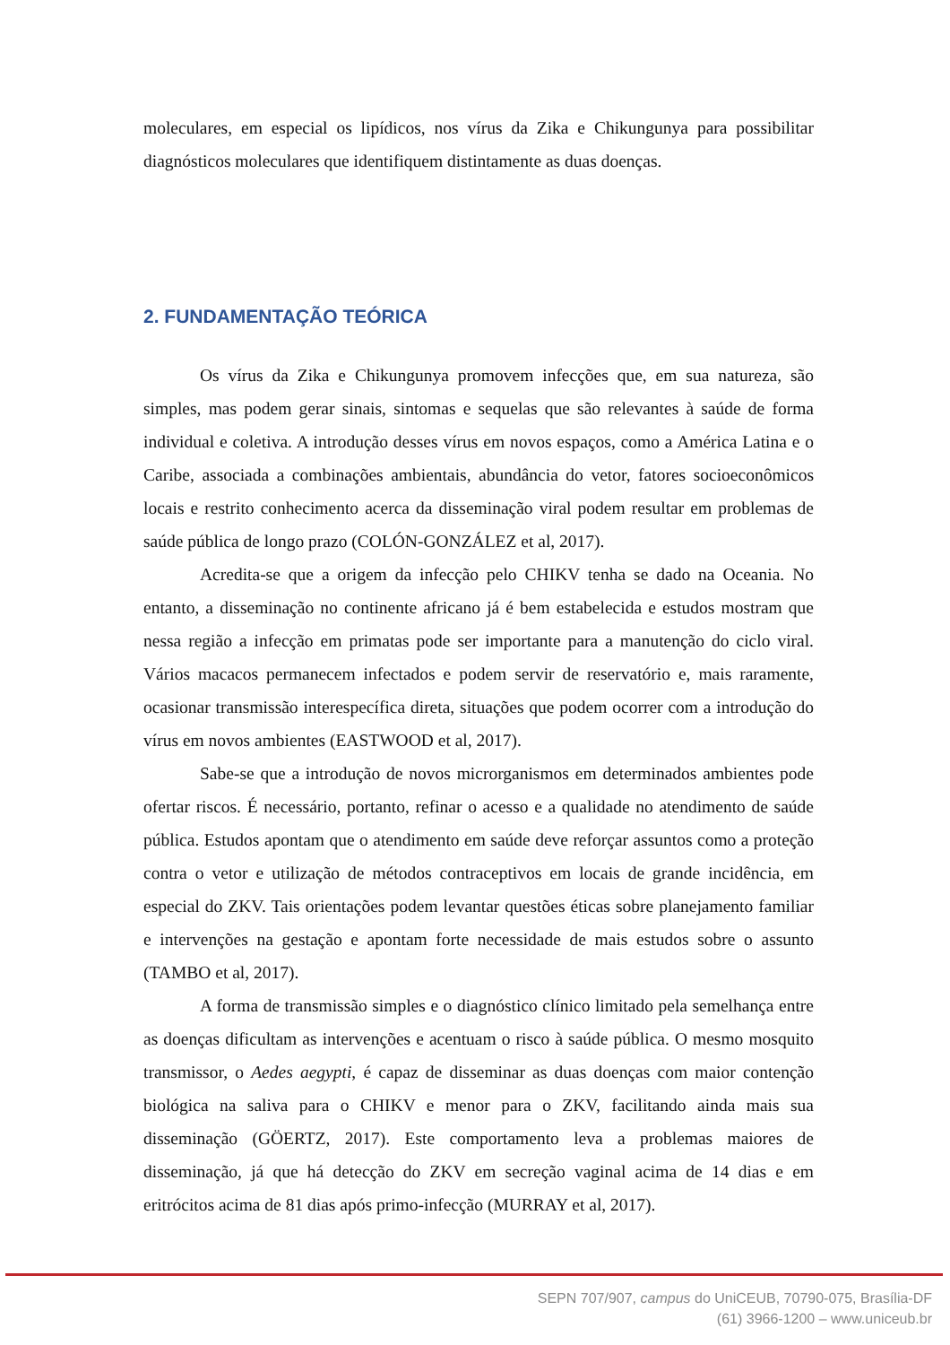moleculares, em especial os lipídicos, nos vírus da Zika e Chikungunya para possibilitar diagnósticos moleculares que identifiquem distintamente as duas doenças.
2. FUNDAMENTAÇÃO TEÓRICA
Os vírus da Zika e Chikungunya promovem infecções que, em sua natureza, são simples, mas podem gerar sinais, sintomas e sequelas que são relevantes à saúde de forma individual e coletiva. A introdução desses vírus em novos espaços, como a América Latina e o Caribe, associada a combinações ambientais, abundância do vetor, fatores socioeconômicos locais e restrito conhecimento acerca da disseminação viral podem resultar em problemas de saúde pública de longo prazo (COLÓN-GONZÁLEZ et al, 2017).
Acredita-se que a origem da infecção pelo CHIKV tenha se dado na Oceania. No entanto, a disseminação no continente africano já é bem estabelecida e estudos mostram que nessa região a infecção em primatas pode ser importante para a manutenção do ciclo viral. Vários macacos permanecem infectados e podem servir de reservatório e, mais raramente, ocasionar transmissão interespecífica direta, situações que podem ocorrer com a introdução do vírus em novos ambientes (EASTWOOD et al, 2017).
Sabe-se que a introdução de novos microrganismos em determinados ambientes pode ofertar riscos. É necessário, portanto, refinar o acesso e a qualidade no atendimento de saúde pública. Estudos apontam que o atendimento em saúde deve reforçar assuntos como a proteção contra o vetor e utilização de métodos contraceptivos em locais de grande incidência, em especial do ZKV. Tais orientações podem levantar questões éticas sobre planejamento familiar e intervenções na gestação e apontam forte necessidade de mais estudos sobre o assunto (TAMBO et al, 2017).
A forma de transmissão simples e o diagnóstico clínico limitado pela semelhança entre as doenças dificultam as intervenções e acentuam o risco à saúde pública. O mesmo mosquito transmissor, o Aedes aegypti, é capaz de disseminar as duas doenças com maior contenção biológica na saliva para o CHIKV e menor para o ZKV, facilitando ainda mais sua disseminação (GÖERTZ, 2017). Este comportamento leva a problemas maiores de disseminação, já que há detecção do ZKV em secreção vaginal acima de 14 dias e em eritrócitos acima de 81 dias após primo-infecção (MURRAY et al, 2017).
SEPN 707/907, campus do UniCEUB, 70790-075, Brasília-DF
(61) 3966-1200 – www.uniceub.br